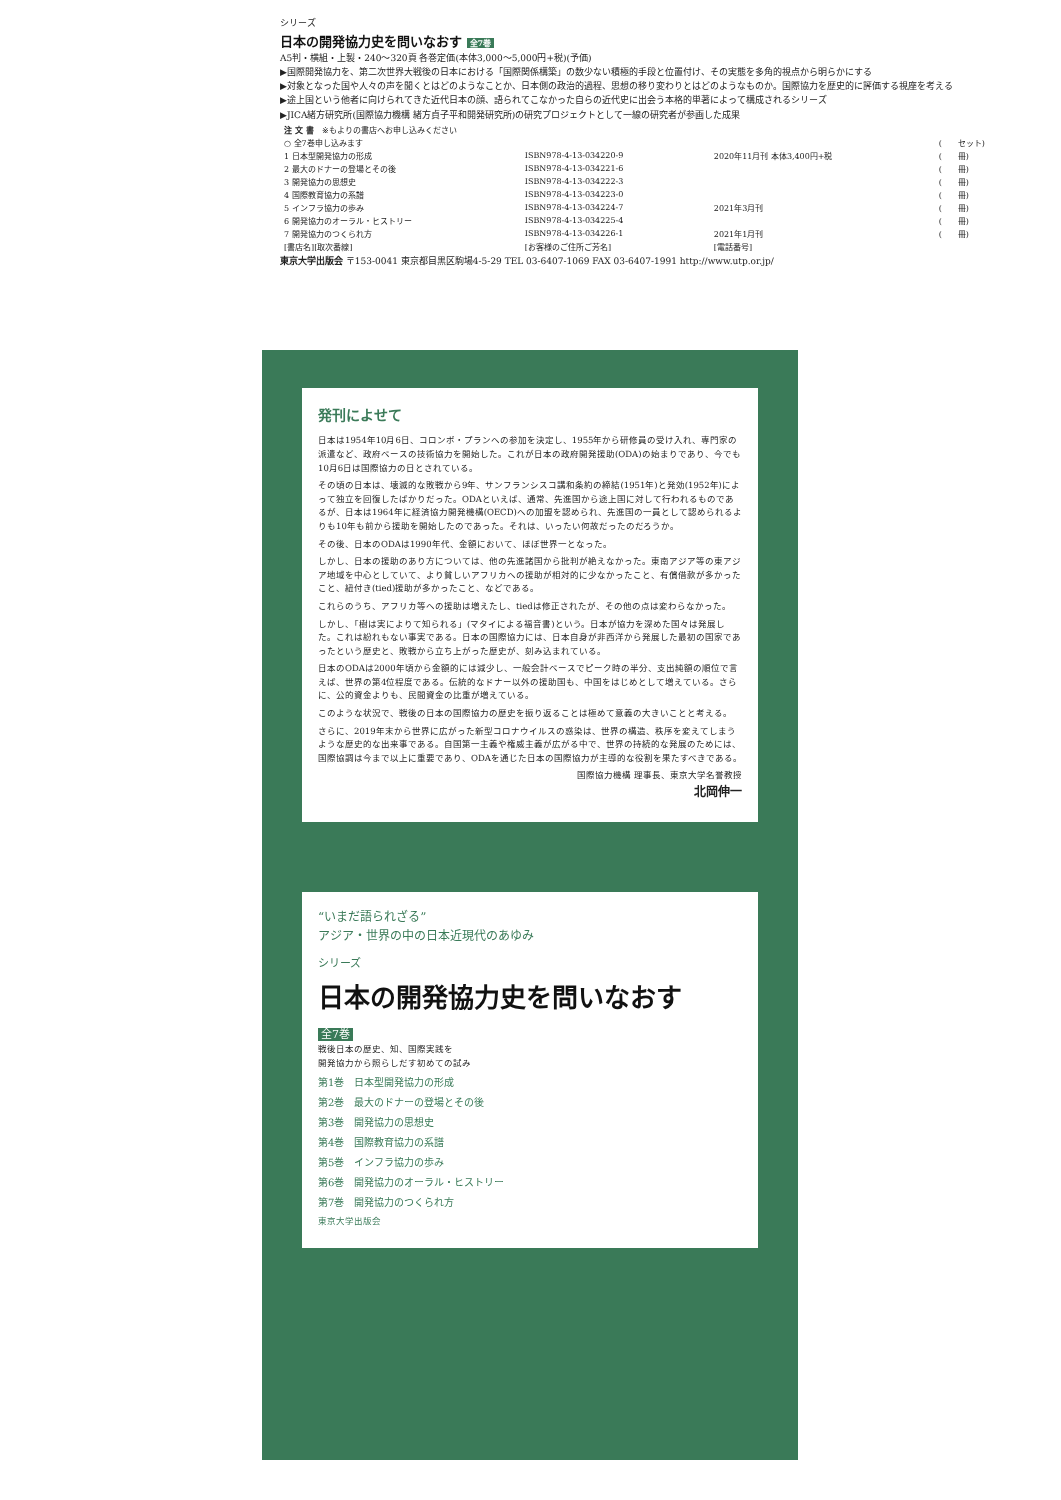シリーズ
日本の開発協力史を問いなおす 全7巻
A5判・横組・上製・240～320頁 各巻定価(本体3,000～5,000円+税)(予価)
▶国際開発協力を、第二次世界大戦後の日本における「国際関係構築」の数少ない積極的手段と位置付け、その実態を多角的視点から明らかにする
▶対象となった国や人々の声を聞くとはどのようなことか、日本側の政治的過程、思想の移り変わりとはどのようなものか。国際協力を歴史的に評価する視座を考える
▶途上国という他者に向けられてきた近代日本の顔、語られてこなかった自らの近代史に出会う本格的単著によって構成されるシリーズ
▶JICA緒方研究所(国際協力機構 緒方貞子平和開発研究所)の研究プロジェクトとして一線の研究者が参画した成果
| 注 文 書 ※もよりの書店へお申し込みください | | | |
| --- | --- | --- | --- |
| ○ 全7巻申し込みます | | | ( セット) |
| 1 日本型開発協力の形成 | ISBN978-4-13-034220-9 | 2020年11月刊 本体3,400円+税 | ( 冊) |
| 2 最大のドナーの登場とその後 | ISBN978-4-13-034221-6 | | ( 冊) |
| 3 開発協力の思想史 | ISBN978-4-13-034222-3 | | ( 冊) |
| 4 国際教育協力の系譜 | ISBN978-4-13-034223-0 | | ( 冊) |
| 5 インフラ協力の歩み | ISBN978-4-13-034224-7 | 2021年3月刊 | ( 冊) |
| 6 開発協力のオーラル・ヒストリー | ISBN978-4-13-034225-4 | | ( 冊) |
| 7 開発協力のつくられ方 | ISBN978-4-13-034226-1 | 2021年1月刊 | ( 冊) |
| [書店名][取次番線] | [お客様のご住所ご芳名] | [電話番号] | |
東京大学出版会 〒153-0041 東京都目黒区駒場4-5-29 TEL 03-6407-1069 FAX 03-6407-1991 http://www.utp.or.jp/
発刊によせて
日本は1954年10月6日、コロンボ・プランへの参加を決定し、1955年から研修員の受け入れ、専門家の派遣など、政府ベースの技術協力を開始した。これが日本の政府開発援助(ODA)の始まりであり、今でも10月6日は国際協力の日とされている。
その頃の日本は、壊滅的な敗戦から9年、サンフランシスコ講和条約の締結(1951年)と発効(1952年)によって独立を回復したばかりだった。ODAといえば、通常、先進国から途上国に対して行われるものであるが、日本は1964年に経済協力開発機構(OECD)への加盟を認められ、先進国の一員として認められるよりも10年も前から援助を開始したのであった。それは、いったい何故だったのだろうか。
その後、日本のODAは1990年代、金額において、ほぼ世界一となった。
しかし、日本の援助のあり方については、他の先進諸国から批判が絶えなかった。東南アジア等の東アジア地域を中心としていて、より貧しいアフリカへの援助が相対的に少なかったこと、有償借款が多かったこと、紐付き(tied)援助が多かったこと、などである。
これらのうち、アフリカ等への援助は増えたし、tiedは修正されたが、その他の点は変わらなかった。
しかし、「樹は実によりて知られる」(マタイによる福音書)という。日本が協力を深めた国々は発展した。これは紛れもない事実である。日本の国際協力には、日本自身が非西洋から発展した最初の国家であったという歴史と、敗戦から立ち上がった歴史が、刻み込まれている。
日本のODAは2000年頃から金額的には減少し、一般会計ベースでピーク時の半分、支出純額の順位で言えば、世界の第4位程度である。伝統的なドナー以外の援助国も、中国をはじめとして増えている。さらに、公的資金よりも、民間資金の比重が増えている。
このような状況で、戦後の日本の国際協力の歴史を振り返ることは極めて意義の大きいことと考える。
さらに、2019年末から世界に広がった新型コロナウイルスの惑染は、世界の構造、秩序を変えてしまうような歴史的な出来事である。自国第一主義や権威主義が広がる中で、世界の持続的な発展のためには、国際協調は今まで以上に重要であり、ODAを通じた日本の国際協力が主導的な役割を果たすべきである。
国際協力機構 理事長、東京大学名誉教授
北岡伸一
“いまだ語られざる”
アジア・世界の中の日本近現代のあゆみ
シリーズ
日本の開発協力史を問いなおす
全7巻
戦後日本の歴史、知、国際実践を
開発協力から照らしだす初めての試み
第1巻　日本型開発協力の形成
第2巻　最大のドナーの登場とその後
第3巻　開発協力の思想史
第4巻　国際教育協力の系譜
第5巻　インフラ協力の歩み
第6巻　開発協力のオーラル・ヒストリー
第7巻　開発協力のつくられ方
東京大学出版会